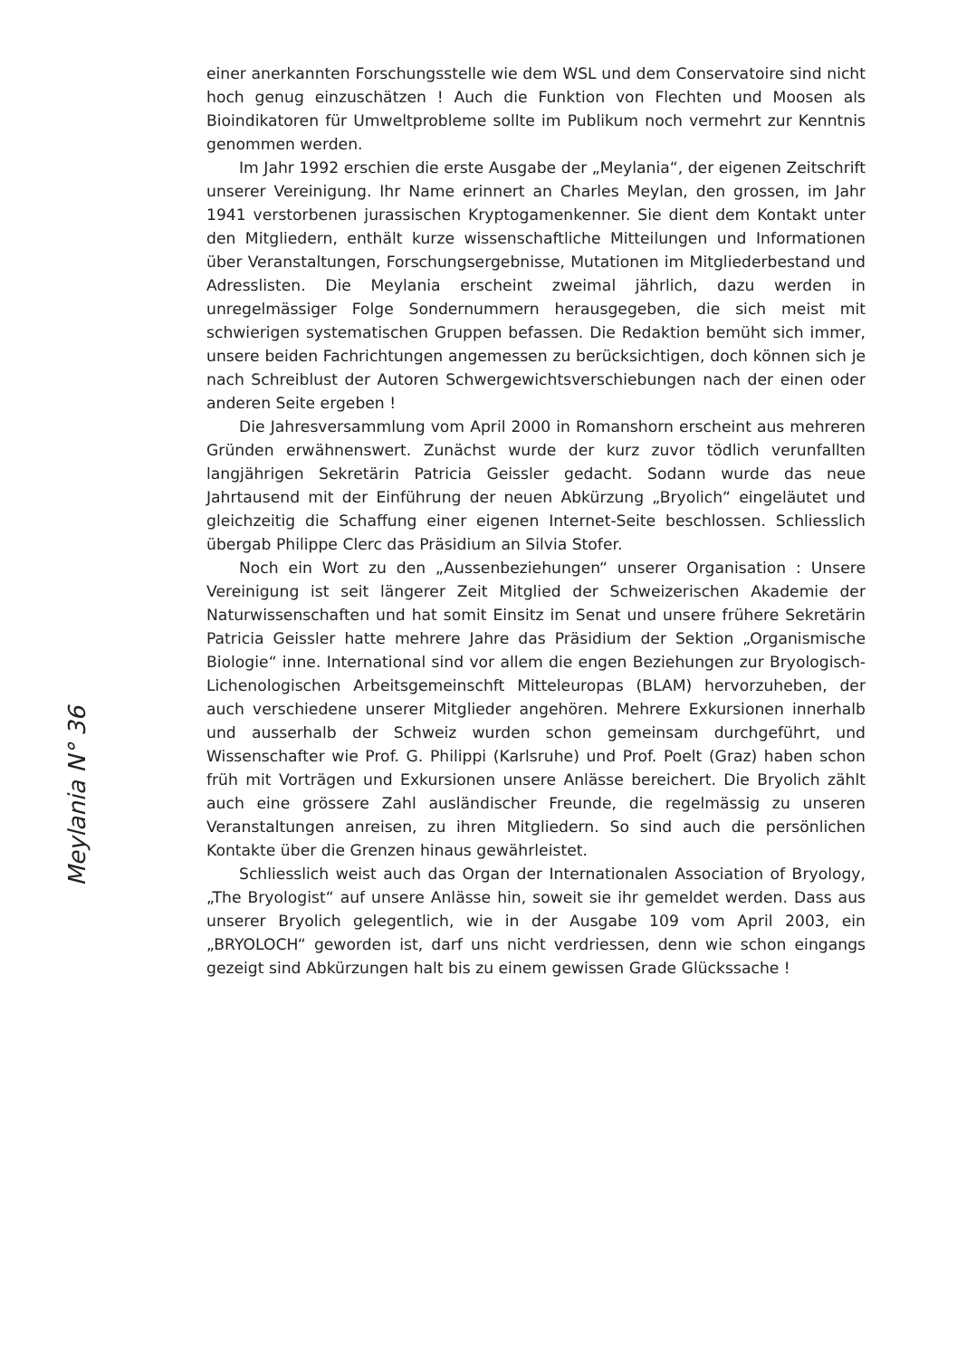einer anerkannten Forschungsstelle wie dem WSL und dem Conservatoire sind nicht hoch genug einzuschätzen ! Auch die Funktion von Flechten und Moosen als Bioindikatoren für Umweltprobleme sollte im Publikum noch vermehrt zur Kenntnis genommen werden.
Im Jahr 1992 erschien die erste Ausgabe der „Meylania“, der eigenen Zeitschrift unserer Vereinigung. Ihr Name erinnert an Charles Meylan, den grossen, im Jahr 1941 verstorbenen jurassischen Kryptogamenkenner. Sie dient dem Kontakt unter den Mitgliedern, enthält kurze wissenschaftliche Mitteilungen und Informationen über Veranstaltungen, Forschungsergebnisse, Mutationen im Mitgliederbestand und Adresslisten. Die Meylania erscheint zweimal jährlich, dazu werden in unregelmässiger Folge Sondernummern herausgegeben, die sich meist mit schwierigen systematischen Gruppen befassen. Die Redaktion bemüht sich immer, unsere beiden Fachrichtungen angemessen zu berücksichtigen, doch können sich je nach Schreiblust der Autoren Schwergewichtsverschiebungen nach der einen oder anderen Seite ergeben !
Die Jahresversammlung vom April 2000 in Romanshorn erscheint aus mehreren Gründen erwähnenswert. Zunächst wurde der kurz zuvor tödlich verunfallten langjährigen Sekretärin Patricia Geissler gedacht. Sodann wurde das neue Jahrtausend mit der Einführung der neuen Abkürzung „Bryolich“ eingeläutet und gleichzeitig die Schaffung einer eigenen Internet-Seite beschlossen. Schliesslich übergab Philippe Clerc das Präsidium an Silvia Stofer.
Noch ein Wort zu den „Aussenbeziehungen“ unserer Organisation : Unsere Vereinigung ist seit längerer Zeit Mitglied der Schweizerischen Akademie der Naturwissenschaften und hat somit Einsitz im Senat und unsere frühere Sekretärin Patricia Geissler hatte mehrere Jahre das Präsidium der Sektion „Organismische Biologie“ inne. International sind vor allem die engen Beziehungen zur Bryologisch-Lichenologischen Arbeitsgemeinschft Mitteleuropas (BLAM) hervorzuheben, der auch verschiedene unserer Mitglieder angehören. Mehrere Exkursionen innerhalb und ausserhalb der Schweiz wurden schon gemeinsam durchgeführt, und Wissenschafter wie Prof. G. Philippi (Karlsruhe) und Prof. Poelt (Graz) haben schon früh mit Vorträgen und Exkursionen unsere Anlässe bereichert. Die Bryolich zählt auch eine grössere Zahl ausländischer Freunde, die regelmässig zu unseren Veranstaltungen anreisen, zu ihren Mitgliedern. So sind auch die persönlichen Kontakte über die Grenzen hinaus gewährleistet.
Schliesslich weist auch das Organ der Internationalen Association of Bryology, „The Bryologist“ auf unsere Anlässe hin, soweit sie ihr gemeldet werden. Dass aus unserer Bryolich gelegentlich, wie in der Ausgabe 109 vom April 2003, ein „BRYOLOCH“ geworden ist, darf uns nicht verdriessen, denn wie schon eingangs gezeigt sind Abkürzungen halt bis zu einem gewissen Grade Glückssache !
Meylania N° 36